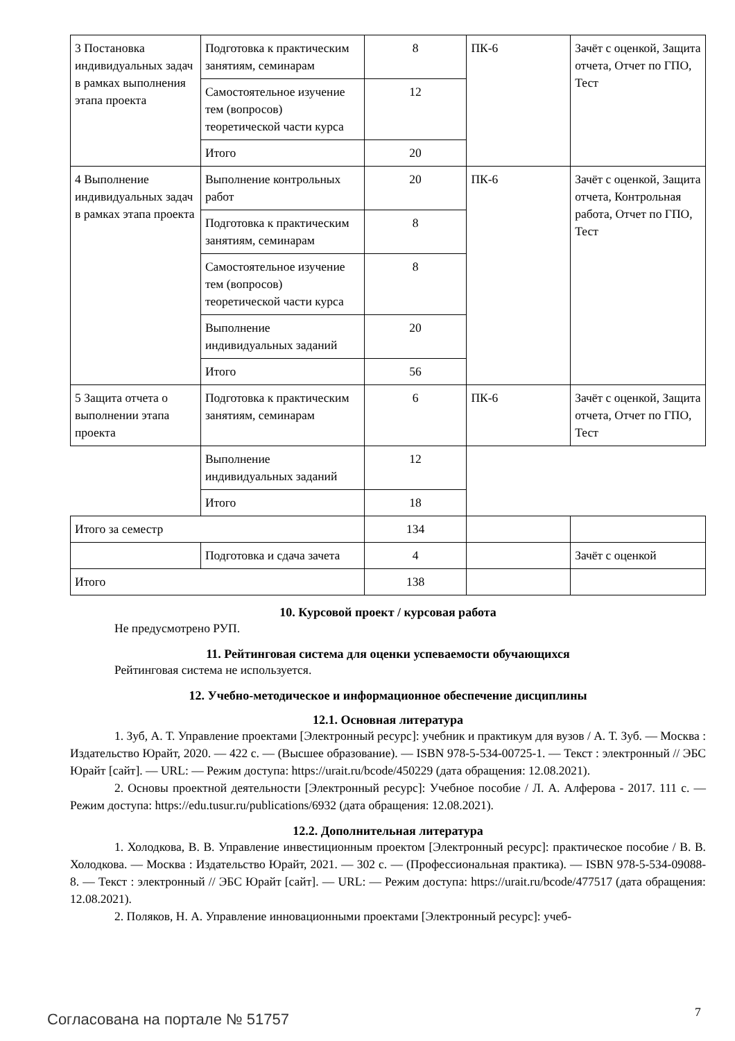| 3 Постановка индивидуальных задач в рамках выполнения этапа проекта | Подготовка к практическим занятиям, семинарам | 8 | ПК-6 | Зачёт с оценкой, Защита отчета, Отчет по ГПО, Тест |
| | Самостоятельное изучение тем (вопросов) теоретической части курса | 12 | | |
| | Итого | 20 | | |
| 4 Выполнение индивидуальных задач в рамках этапа проекта | Выполнение контрольных работ | 20 | ПК-6 | Зачёт с оценкой, Защита отчета, Контрольная работа, Отчет по ГПО, Тест |
| | Подготовка к практическим занятиям, семинарам | 8 | | |
| | Самостоятельное изучение тем (вопросов) теоретической части курса | 8 | | |
| | Выполнение индивидуальных заданий | 20 | | |
| | Итого | 56 | | |
| 5 Защита отчета о выполнении этапа проекта | Подготовка к практическим занятиям, семинарам | 6 | ПК-6 | Зачёт с оценкой, Защита отчета, Отчет по ГПО, Тест |
| | Выполнение индивидуальных заданий | 12 | | |
| | Итого | 18 | | |
| Итого за семестр | | 134 | | |
| | Подготовка и сдача зачета | 4 | | Зачёт с оценкой |
| Итого | | 138 | | |
10. Курсовой проект / курсовая работа
Не предусмотрено РУП.
11. Рейтинговая система для оценки успеваемости обучающихся
Рейтинговая система не используется.
12. Учебно-методическое и информационное обеспечение дисциплины
12.1. Основная литература
1. Зуб, А. Т. Управление проектами [Электронный ресурс]: учебник и практикум для вузов / А. Т. Зуб. — Москва : Издательство Юрайт, 2020. — 422 с. — (Высшее образование). — ISBN 978-5-534-00725-1. — Текст : электронный // ЭБС Юрайт [сайт]. — URL: — Режим доступа: https://urait.ru/bcode/450229 (дата обращения: 12.08.2021).
2. Основы проектной деятельности [Электронный ресурс]: Учебное пособие / Л. А. Алферова - 2017. 111 с. — Режим доступа: https://edu.tusur.ru/publications/6932 (дата обращения: 12.08.2021).
12.2. Дополнительная литература
1. Холодкова, В. В. Управление инвестиционным проектом [Электронный ресурс]: практическое пособие / В. В. Холодкова. — Москва : Издательство Юрайт, 2021. — 302 с. — (Профессиональная практика). — ISBN 978-5-534-09088-8. — Текст : электронный // ЭБС Юрайт [сайт]. — URL: — Режим доступа: https://urait.ru/bcode/477517 (дата обращения: 12.08.2021).
2. Поляков, Н. А. Управление инновационными проектами [Электронный ресурс]: учеб-
Согласована на портале № 51757 7